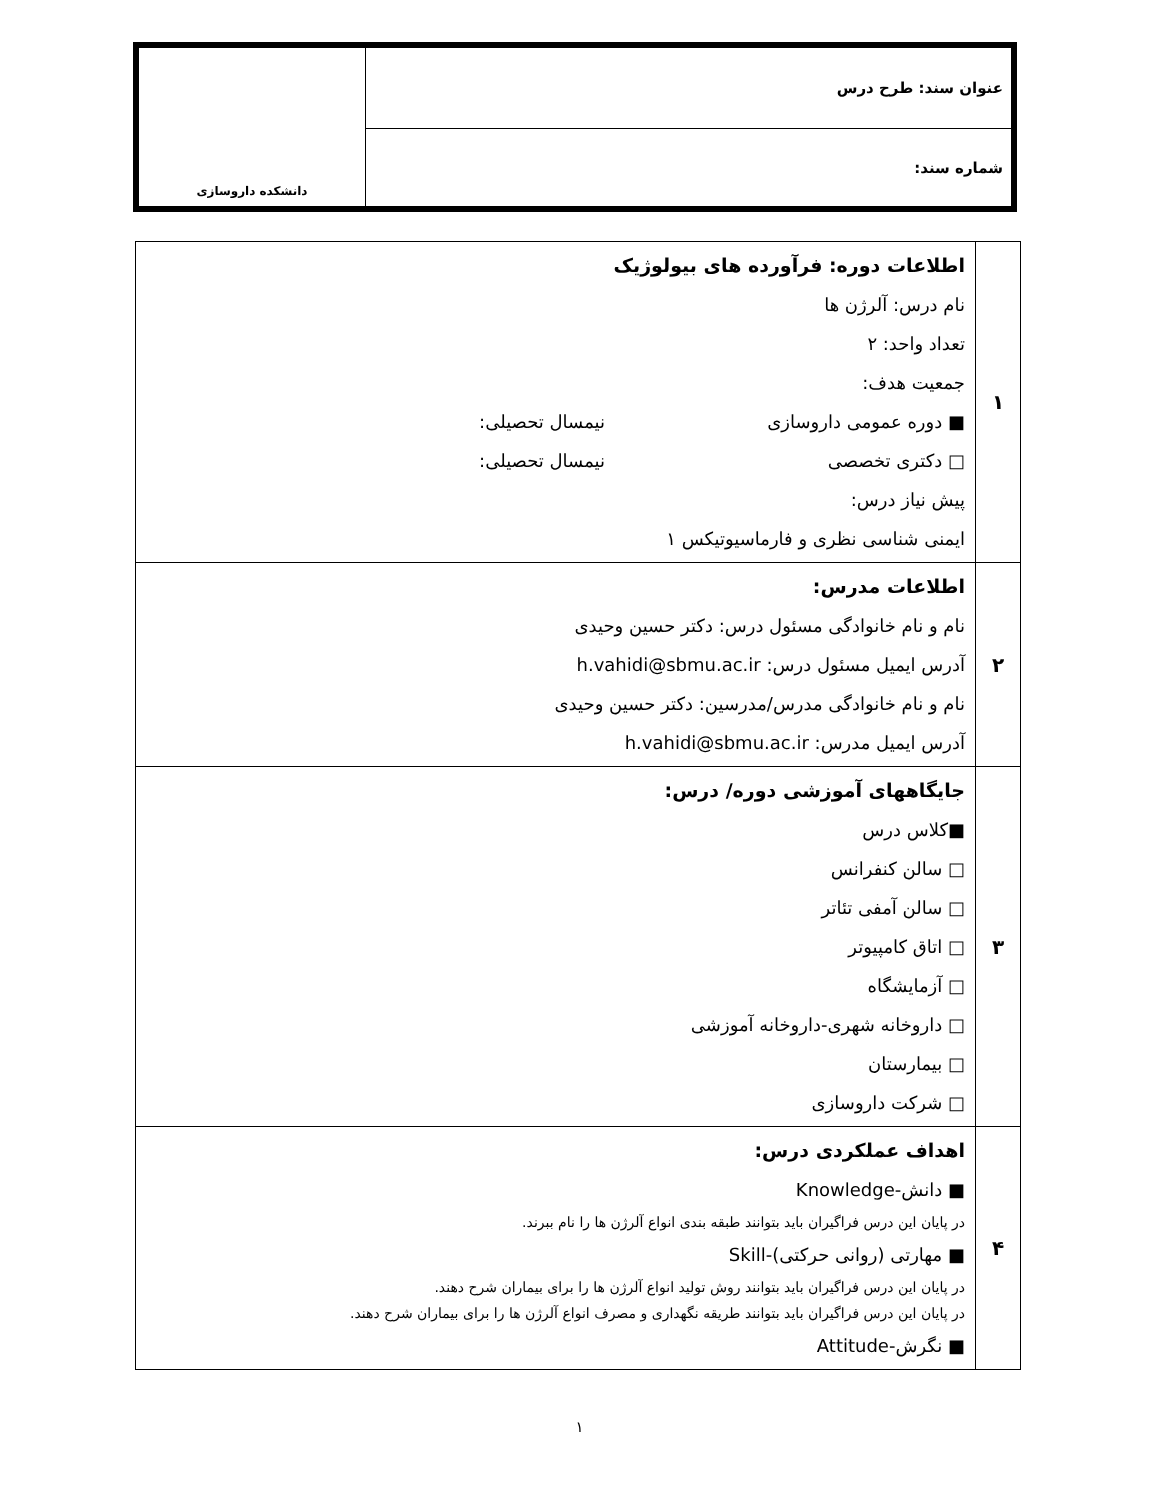| عنوان سند: طرح درس | دانشکده داروسازی |
| شماره سند: | |
| ۱ | اطلاعات دوره: فرآورده های بیولوژیک نام درس: آلرژن ها تعداد واحد: ۲ جمعیت هدف: ■ دوره عمومی داروسازی نیمسال تحصیلی: □ دکتری تخصصی نیمسال تحصیلی: پیش نیاز درس: ایمنی شناسی نظری و فارماسیوتیکس ۱ |
| ۲ | اطلاعات مدرس: نام و نام خانوادگی مسئول درس: دکتر حسین وحیدی آدرس ایمیل مسئول درس: h.vahidi@sbmu.ac.ir نام و نام خانوادگی مدرس/مدرسین: دکتر حسین وحیدی آدرس ایمیل مدرس: h.vahidi@sbmu.ac.ir |
| ۳ | جایگاههای آموزشی دوره/ درس: ■کلاس درس □ سالن کنفرانس □ سالن آمفی تئاتر □ اتاق کامپیوتر □ آزمایشگاه □ داروخانه شهری-داروخانه آموزشی □ بیمارستان □ شرکت داروسازی |
| ۴ | اهداف عملکردی درس: ■ دانش-Knowledge در پایان این درس فراگیران باید بتوانند طبقه بندی انواع آلرژن ها را نام ببرند. ■ مهارتی (روانی حرکتی)-Skill در پایان این درس فراگیران باید بتوانند روش تولید انواع آلرژن ها را برای بیماران شرح دهند. در پایان این درس فراگیران باید بتوانند طریقه نگهداری و مصرف انواع آلرژن ها را برای بیماران شرح دهند. ■ نگرش-Attitude |
۱